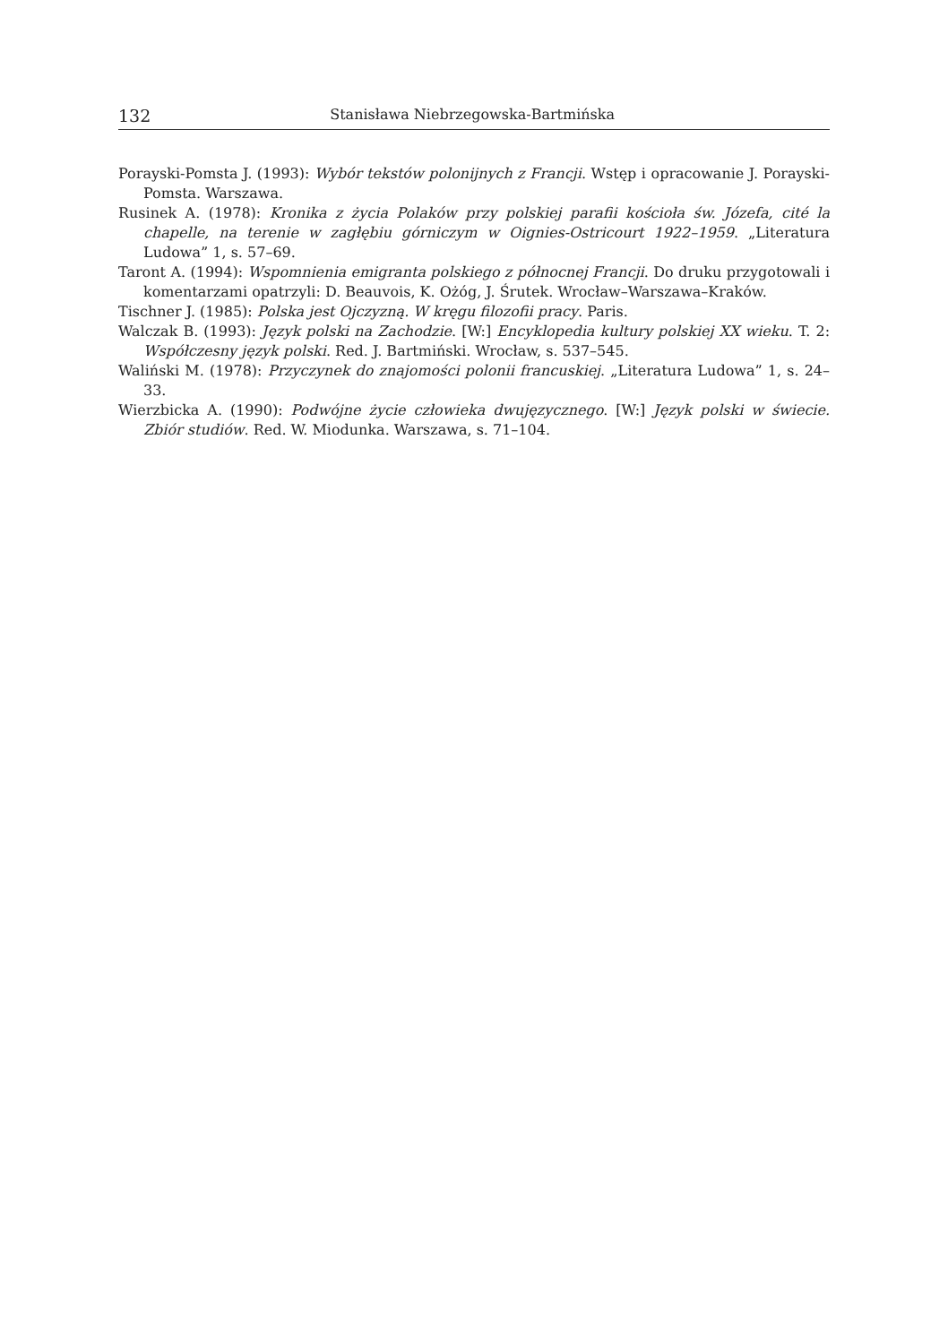132 Stanisława Niebrzegowska-Bartmińska
Porayski-Pomsta J. (1993): Wybór tekstów polonijnych z Francji. Wstęp i opracowanie J. Porayski-Pomsta. Warszawa.
Rusinek A. (1978): Kronika z życia Polaków przy polskiej parafii kościoła św. Józefa, cité la chapelle, na terenie w zagłębiu górniczym w Oignies-Ostricourt 1922–1959. „Literatura Ludowa” 1, s. 57–69.
Taront A. (1994): Wspomnienia emigranta polskiego z północnej Francji. Do druku przygotowali i komentarzami opatrzyli: D. Beauvois, K. Ożóg, J. Śrutek. Wrocław–Warszawa–Kraków.
Tischner J. (1985): Polska jest Ojczyzną. W kręgu filozofii pracy. Paris.
Walczak B. (1993): Język polski na Zachodzie. [W:] Encyklopedia kultury polskiej XX wieku. T. 2: Współczesny język polski. Red. J. Bartmiński. Wrocław, s. 537–545.
Waliński M. (1978): Przyczynek do znajomości polonii francuskiej. „Literatura Ludowa” 1, s. 24–33.
Wierzbicka A. (1990): Podwójne życie człowieka dwujęzycznego. [W:] Język polski w świecie. Zbiór studiów. Red. W. Miodunka. Warszawa, s. 71–104.